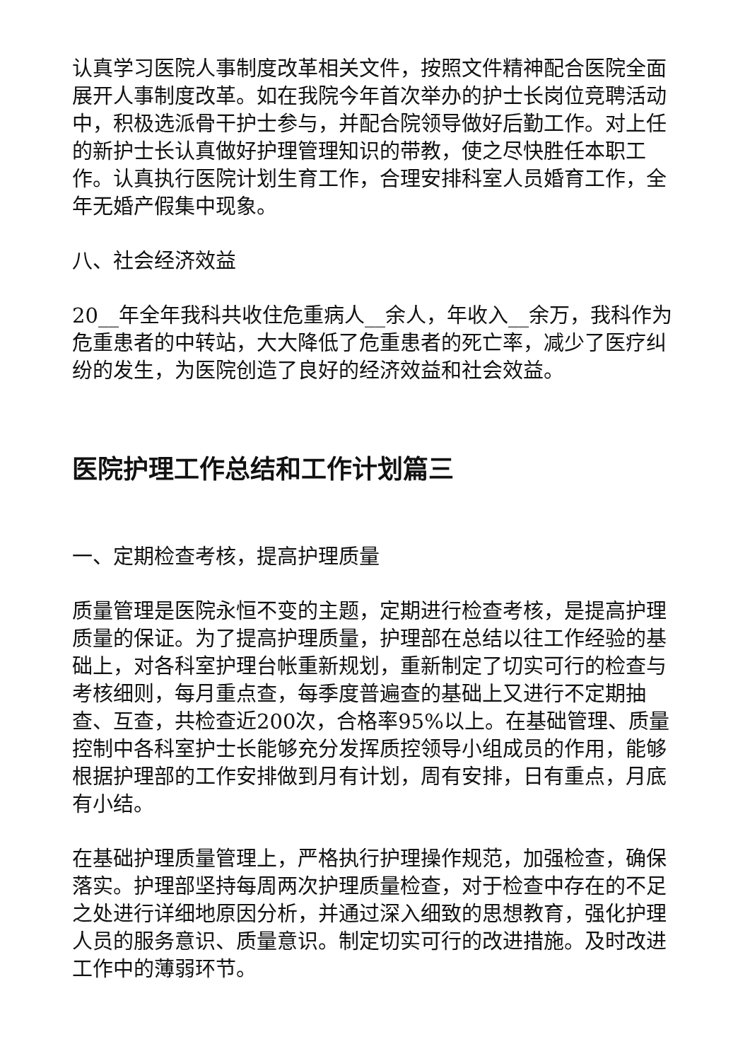认真学习医院人事制度改革相关文件，按照文件精神配合医院全面展开人事制度改革。如在我院今年首次举办的护士长岗位竞聘活动中，积极选派骨干护士参与，并配合院领导做好后勤工作。对上任的新护士长认真做好护理管理知识的带教，使之尽快胜任本职工作。认真执行医院计划生育工作，合理安排科室人员婚育工作，全年无婚产假集中现象。
八、社会经济效益
20__年全年我科共收住危重病人__余人，年收入__余万，我科作为危重患者的中转站，大大降低了危重患者的死亡率，减少了医疗纠纷的发生，为医院创造了良好的经济效益和社会效益。
医院护理工作总结和工作计划篇三
一、定期检查考核，提高护理质量
质量管理是医院永恒不变的主题，定期进行检查考核，是提高护理质量的保证。为了提高护理质量，护理部在总结以往工作经验的基础上，对各科室护理台帐重新规划，重新制定了切实可行的检查与考核细则，每月重点查，每季度普遍查的基础上又进行不定期抽查、互查，共检查近200次，合格率95%以上。在基础管理、质量控制中各科室护士长能够充分发挥质控领导小组成员的作用，能够根据护理部的工作安排做到月有计划，周有安排，日有重点，月底有小结。
在基础护理质量管理上，严格执行护理操作规范，加强检查，确保落实。护理部坚持每周两次护理质量检查，对于检查中存在的不足之处进行详细地原因分析，并通过深入细致的思想教育，强化护理人员的服务意识、质量意识。制定切实可行的改进措施。及时改进工作中的薄弱环节。